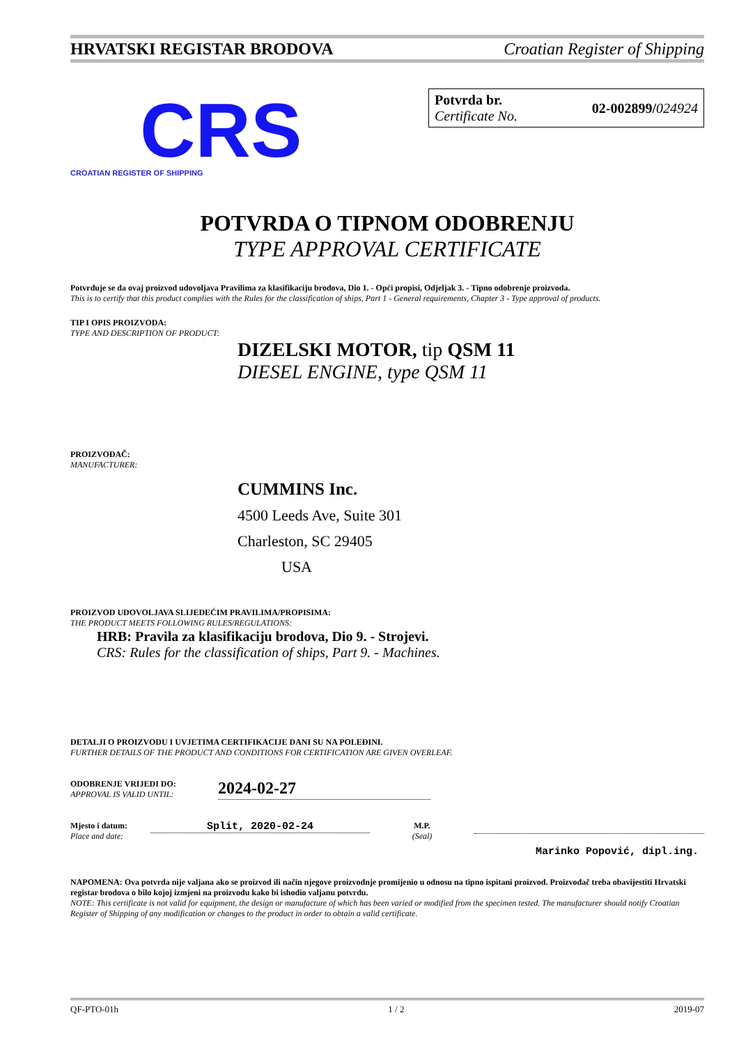HRVATSKI REGISTAR BRODOVA Croatian Register of Shipping
CRS
CROATIAN REGISTER OF SHIPPING
Potvrda br.
Certificate No.
02-002899/024924
POTVRDA O TIPNOM ODOBRENJU
TYPE APPROVAL CERTIFICATE
Potvrđuje se da ovaj proizvod udovoljava Pravilima za klasifikaciju brodova, Dio 1. - Opći propisi, Odjeljak 3. - Tipno odobrenje proizvoda.
This is to certify that this product complies with the Rules for the classification of ships, Part 1 - General requirements, Chapter 3 - Type approval of products.
TIP I OPIS PROIZVODA:
TYPE AND DESCRIPTION OF PRODUCT:
DIZELSKI MOTOR, tip QSM 11
DIESEL ENGINE, type QSM 11
PROIZVOĐAČ:
MANUFACTURER:
CUMMINS Inc.
4500 Leeds Ave, Suite 301
Charleston, SC 29405
USA
PROIZVOD UDOVOLJAVA SLIJEDEĆIM PRAVILIMA/PROPISIMA:
THE PRODUCT MEETS FOLLOWING RULES/REGULATIONS:
HRB: Pravila za klasifikaciju brodova, Dio 9. - Strojevi.
CRS: Rules for the classification of ships, Part 9. - Machines.
DETALJI O PROIZVODU I UVJETIMA CERTIFIKACIJE DANI SU NA POLEĐINI.
FURTHER DETAILS OF THE PRODUCT AND CONDITIONS FOR CERTIFICATION ARE GIVEN OVERLEAF.
ODOBRENJE VRIJEDI DO:
APPROVAL IS VALID UNTIL:
2024-02-27
Mjesto i datum:
Place and date:
Split, 2020-02-24
M.P.
(Seal)
Marinko Popović, dipl.ing.
NAPOMENA: Ova potvrda nije valjana ako se proizvod ili način njegove proizvodnje promijenio u odnosu na tipno ispitani proizvod. Proizvođač treba obavijestiti Hrvatski registar brodova o bilo kojoj izmjeni na proizvodu kako bi ishodio valjanu potvrdu.
NOTE: This certificate is not valid for equipment, the design or manufacture of which has been varied or modified from the specimen tested. The manufacturer should notify Croatian Register of Shipping of any modification or changes to the product in order to obtain a valid certificate.
QF-PTO-01h 1 / 2 2019-07